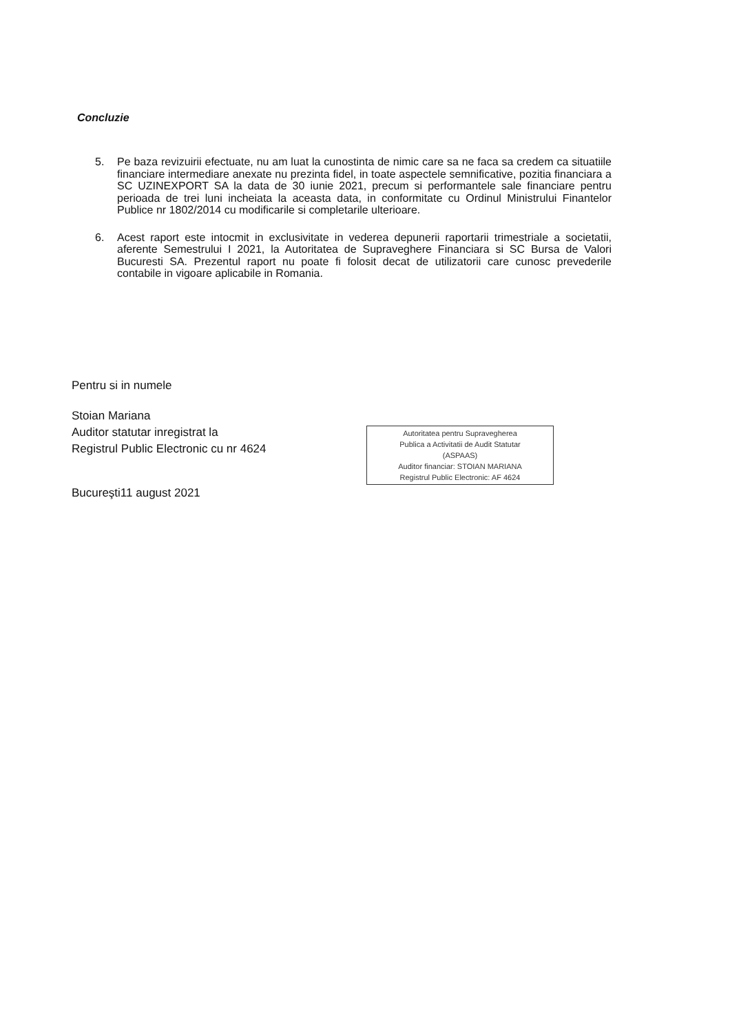Concluzie
5. Pe baza revizuirii efectuate, nu am luat la cunostinta de nimic care sa ne faca sa credem ca situatiile financiare intermediare anexate nu prezinta fidel, in toate aspectele semnificative, pozitia financiara a SC UZINEXPORT SA la data de 30 iunie 2021, precum si performantele sale financiare pentru perioada de trei luni incheiata la aceasta data, in conformitate cu Ordinul Ministrului Finantelor Publice nr 1802/2014 cu modificarile si completarile ulterioare.
6. Acest raport este intocmit in exclusivitate in vederea depunerii raportarii trimestriale a societatii, aferente Semestrului I 2021, la Autoritatea de Supraveghere Financiara si SC Bursa de Valori Bucuresti SA. Prezentul raport nu poate fi folosit decat de utilizatorii care cunosc prevederile contabile in vigoare aplicabile in Romania.
Pentru si in numele
Stoian Mariana
Auditor statutar inregistrat la
Registrul Public Electronic cu nr 4624
Bucureşti11 august 2021
Autoritatea pentru Supravegherea
Publica a Activitatii de Audit Statutar
(ASPAAS)
Auditor financiar: STOIAN MARIANA
Registrul Public Electronic: AF 4624